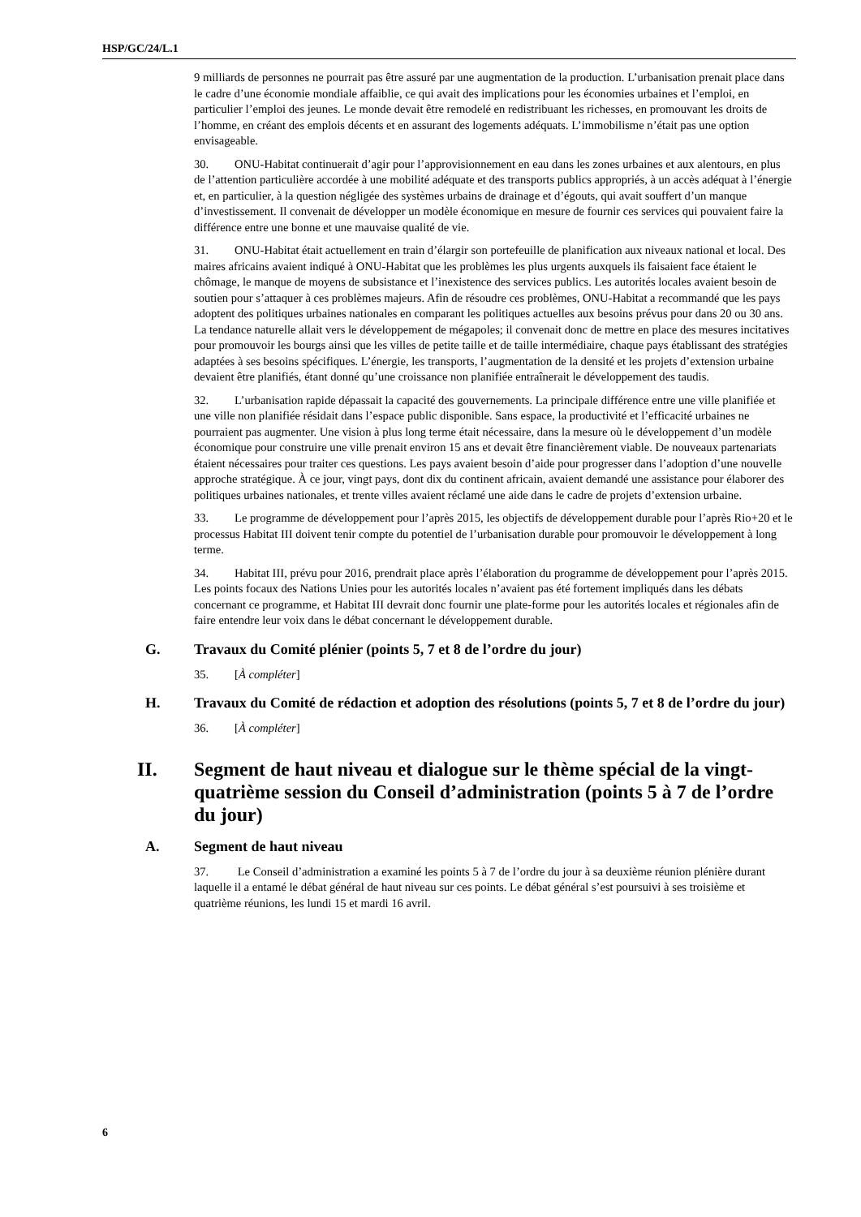HSP/GC/24/L.1
9 milliards de personnes ne pourrait pas être assuré par une augmentation de la production. L’urbanisation prenait place dans le cadre d’une économie mondiale affaiblie, ce qui avait des implications pour les économies urbaines et l’emploi, en particulier l’emploi des jeunes. Le monde devait être remodelé en redistribuant les richesses, en promouvant les droits de l’homme, en créant des emplois décents et en assurant des logements adéquats. L’immobilisme n’était pas une option envisageable.
30. ONU-Habitat continuerait d’agir pour l’approvisionnement en eau dans les zones urbaines et aux alentours, en plus de l’attention particulière accordée à une mobilité adéquate et des transports publics appropriés, à un accès adéquat à l’énergie et, en particulier, à la question négligée des systèmes urbains de drainage et d’égouts, qui avait souffert d’un manque d’investissement. Il convenait de développer un modèle économique en mesure de fournir ces services qui pouvaient faire la différence entre une bonne et une mauvaise qualité de vie.
31. ONU-Habitat était actuellement en train d’élargir son portefeuille de planification aux niveaux national et local. Des maires africains avaient indiqué à ONU-Habitat que les problèmes les plus urgents auxquels ils faisaient face étaient le chômage, le manque de moyens de subsistance et l’inexistence des services publics. Les autorités locales avaient besoin de soutien pour s’attaquer à ces problèmes majeurs. Afin de résoudre ces problèmes, ONU-Habitat a recommandé que les pays adoptent des politiques urbaines nationales en comparant les politiques actuelles aux besoins prévus pour dans 20 ou 30 ans. La tendance naturelle allait vers le développement de mégapoles; il convenait donc de mettre en place des mesures incitatives pour promouvoir les bourgs ainsi que les villes de petite taille et de taille intermédiaire, chaque pays établissant des stratégies adaptées à ses besoins spécifiques. L’énergie, les transports, l’augmentation de la densité et les projets d’extension urbaine devaient être planifiés, étant donné qu’une croissance non planifiée entraînerait le développement des taudis.
32. L’urbanisation rapide dépassait la capacité des gouvernements. La principale différence entre une ville planifiée et une ville non planifiée résidait dans l’espace public disponible. Sans espace, la productivité et l’efficacité urbaines ne pourraient pas augmenter. Une vision à plus long terme était nécessaire, dans la mesure où le développement d’un modèle économique pour construire une ville prenait environ 15 ans et devait être financièrement viable. De nouveaux partenariats étaient nécessaires pour traiter ces questions. Les pays avaient besoin d’aide pour progresser dans l’adoption d’une nouvelle approche stratégique. À ce jour, vingt pays, dont dix du continent africain, avaient demandé une assistance pour élaborer des politiques urbaines nationales, et trente villes avaient réclamé une aide dans le cadre de projets d’extension urbaine.
33. Le programme de développement pour l’après 2015, les objectifs de développement durable pour l’après Rio+20 et le processus Habitat III doivent tenir compte du potentiel de l’urbanisation durable pour promouvoir le développement à long terme.
34. Habitat III, prévu pour 2016, prendrait place après l’élaboration du programme de développement pour l’après 2015. Les points focaux des Nations Unies pour les autorités locales n’avaient pas été fortement impliqués dans les débats concernant ce programme, et Habitat III devrait donc fournir une plate-forme pour les autorités locales et régionales afin de faire entendre leur voix dans le débat concernant le développement durable.
G. Travaux du Comité plénier (points 5, 7 et 8 de l’ordre du jour)
35. [À compléter]
H. Travaux du Comité de rédaction et adoption des résolutions (points 5, 7 et 8 de l’ordre du jour)
36. [À compléter]
II. Segment de haut niveau et dialogue sur le thème spécial de la vingt-quatrième session du Conseil d’administration (points 5 à 7 de l’ordre du jour)
A. Segment de haut niveau
37. Le Conseil d’administration a examiné les points 5 à 7 de l’ordre du jour à sa deuxième réunion plénière durant laquelle il a entamé le débat général de haut niveau sur ces points. Le débat général s’est poursuivi à ses troisième et quatrième réunions, les lundi 15 et mardi 16 avril.
6